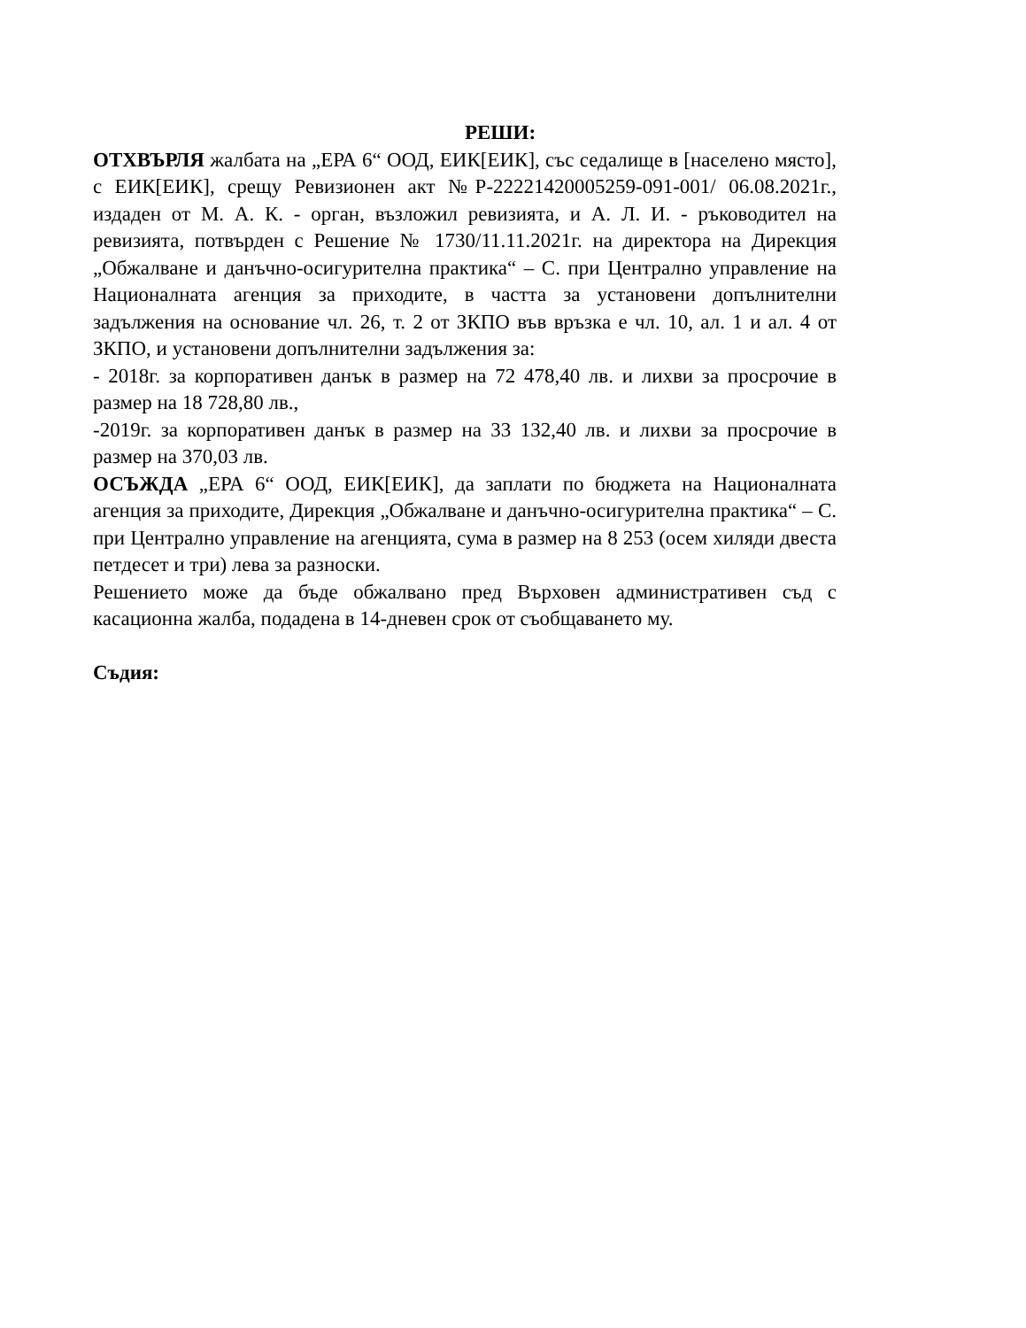РЕШИ:
ОТХВЪРЛЯ жалбата на „ЕРА 6“ ООД, ЕИК[ЕИК], със седалище в [населено място], с ЕИК[ЕИК], срещу Ревизионен акт №Р-22221420005259-091-001/ 06.08.2021г., издаден от М. А. К. - орган, възложил ревизията, и А. Л. И. - ръководител на ревизията, потвърден с Решение № 1730/11.11.2021г. на директора на Дирекция „Обжалване и данъчно-осигурителна практика“ – С. при Централно управление на Националната агенция за приходите, в частта за установени допълнителни задължения на основание чл. 26, т. 2 от ЗКПО във връзка е чл. 10, ал. 1 и ал. 4 от ЗКПО, и установени допълнителни задължения за:
- 2018г. за корпоративен данък в размер на 72 478,40 лв. и лихви за просрочие в размер на 18 728,80 лв.,
-2019г. за корпоративен данък в размер на 33 132,40 лв. и лихви за просрочие в размер на 370,03 лв.
ОСЪЖДА „ЕРА 6“ ООД, ЕИК[ЕИК], да заплати по бюджета на Националната агенция за приходите, Дирекция „Обжалване и данъчно-осигурителна практика“ – С. при Централно управление на агенцията, сума в размер на 8 253 (осем хиляди двеста петдесет и три) лева за разноски.
Решението може да бъде обжалвано пред Върховен административен съд с касационна жалба, подадена в 14-дневен срок от съобщаването му.
Съдия: